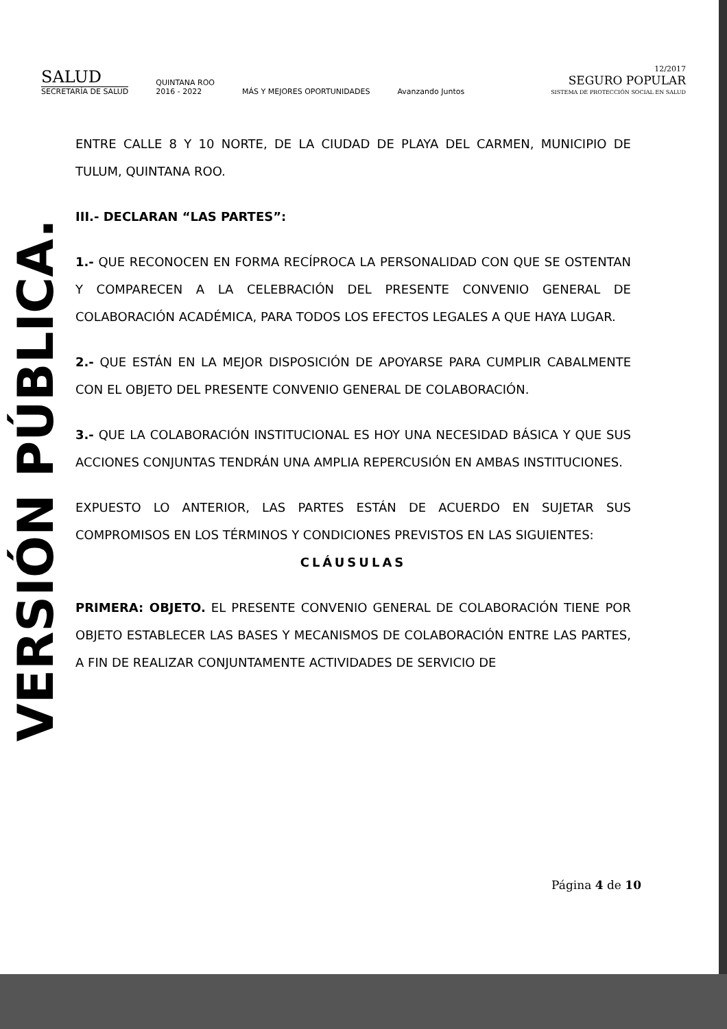VERSIÓN PÚBLICA.
SALUD
SECRETARÍA DE SALUD
QUINTANA ROO
2016 - 2022
MÁS Y MEJORES OPORTUNIDADES
Avanzando Juntos
12/2017
SEGURO POPULAR
SISTEMA DE PROTECCIÓN SOCIAL EN SALUD
ENTRE CALLE 8 Y 10 NORTE, DE LA CIUDAD DE PLAYA DEL CARMEN, MUNICIPIO DE TULUM, QUINTANA ROO.
III.- DECLARAN “LAS PARTES”:
1.- QUE RECONOCEN EN FORMA RECÍPROCA LA PERSONALIDAD CON QUE SE OSTENTAN Y COMPARECEN A LA CELEBRACIÓN DEL PRESENTE CONVENIO GENERAL DE COLABORACIÓN ACADÉMICA, PARA TODOS LOS EFECTOS LEGALES A QUE HAYA LUGAR.
2.- QUE ESTÁN EN LA MEJOR DISPOSICIÓN DE APOYARSE PARA CUMPLIR CABALMENTE CON EL OBJETO DEL PRESENTE CONVENIO GENERAL DE COLABORACIÓN.
3.- QUE LA COLABORACIÓN INSTITUCIONAL ES HOY UNA NECESIDAD BÁSICA Y QUE SUS ACCIONES CONJUNTAS TENDRÁN UNA AMPLIA REPERCUSIÓN EN AMBAS INSTITUCIONES.
EXPUESTO LO ANTERIOR, LAS PARTES ESTÁN DE ACUERDO EN SUJETAR SUS COMPROMISOS EN LOS TÉRMINOS Y CONDICIONES PREVISTOS EN LAS SIGUIENTES:
CLÁUSULAS
PRIMERA: OBJETO. EL PRESENTE CONVENIO GENERAL DE COLABORACIÓN TIENE POR OBJETO ESTABLECER LAS BASES Y MECANISMOS DE COLABORACIÓN ENTRE LAS PARTES, A FIN DE REALIZAR CONJUNTAMENTE ACTIVIDADES DE SERVICIO DE
Página 4 de 10